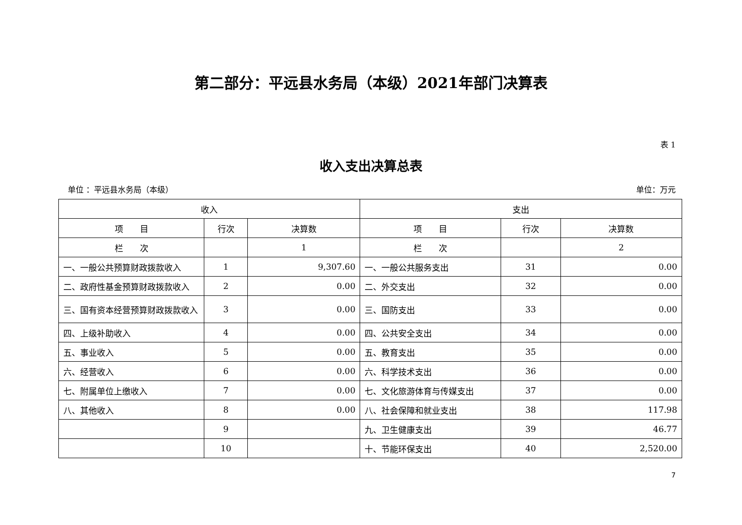第二部分：平远县水务局（本级）2021年部门决算表
表 1
收入支出决算总表
单位 ：平远县水务局（本级） 单位：万元
| 收入 | | | 支出 | | |
| --- | --- | --- | --- | --- | --- |
| 项 目 | 行次 | 决算数 | 项 目 | 行次 | 决算数 |
| 栏 次 | | 1 | 栏 次 | | 2 |
| 一、一般公共预算财政拨款收入 | 1 | 9,307.60 | 一、一般公共服务支出 | 31 | 0.00 |
| 二、政府性基金预算财政拨款收入 | 2 | 0.00 | 二、外交支出 | 32 | 0.00 |
| 三、国有资本经营预算财政拨款收入 | 3 | 0.00 | 三、国防支出 | 33 | 0.00 |
| 四、上级补助收入 | 4 | 0.00 | 四、公共安全支出 | 34 | 0.00 |
| 五、事业收入 | 5 | 0.00 | 五、教育支出 | 35 | 0.00 |
| 六、经营收入 | 6 | 0.00 | 六、科学技术支出 | 36 | 0.00 |
| 七、附属单位上缴收入 | 7 | 0.00 | 七、文化旅游体育与传媒支出 | 37 | 0.00 |
| 八、其他收入 | 8 | 0.00 | 八、社会保障和就业支出 | 38 | 117.98 |
| | 9 | | 九、卫生健康支出 | 39 | 46.77 |
| | 10 | | 十、节能环保支出 | 40 | 2,520.00 |
7